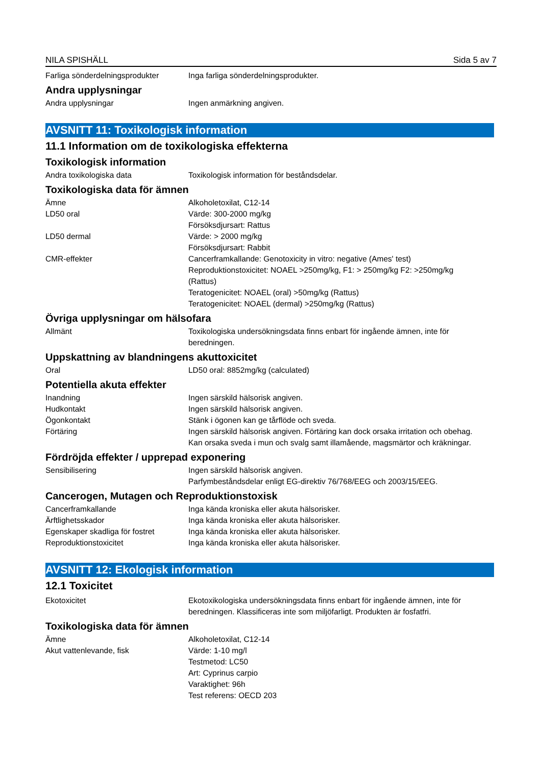NILA SPISHÄLL Sida 5 av 7
Farliga sönderdelningsprodukter
Inga farliga sönderdelningsprodukter.
Andra upplysningar
Andra upplysningar Ingen anmärkning angiven.
AVSNITT 11: Toxikologisk information
11.1 Information om de toxikologiska effekterna
Toxikologisk information
Andra toxikologiska data Toxikologisk information för beståndsdelar.
Toxikologiska data för ämnen
Ämne Alkoholetoxilat, C12-14
LD50 oral Värde: 300-2000 mg/kg
Försöksdjursart: Rattus
LD50 dermal Värde: > 2000 mg/kg
Försöksdjursart: Rabbit
CMR-effekter Cancerframkallande: Genotoxicity in vitro: negative (Ames' test)
Reproduktionstoxicitet: NOAEL >250mg/kg, F1: > 250mg/kg F2: >250mg/kg (Rattus)
Teratogenicitet: NOAEL (oral) >50mg/kg (Rattus)
Teratogenicitet: NOAEL (dermal) >250mg/kg (Rattus)
Övriga upplysningar om hälsofara
Allmänt Toxikologiska undersökningsdata finns enbart för ingående ämnen, inte för beredningen.
Uppskattning av blandningens akuttoxicitet
Oral LD50 oral: 8852mg/kg (calculated)
Potentiella akuta effekter
Inandning Ingen särskild hälsorisk angiven.
Hudkontakt Ingen särskild hälsorisk angiven.
Ögonkontakt Stänk i ögonen kan ge tårflöde och sveda.
Förtäring Ingen särskild hälsorisk angiven. Förtäring kan dock orsaka irritation och obehag. Kan orsaka sveda i mun och svalg samt illamående, magsmärtor och kräkningar.
Fördröjda effekter / upprepad exponering
Sensibilisering Ingen särskild hälsorisk angiven.
Parfymbeståndsdelar enligt EG-direktiv 76/768/EEG och 2003/15/EEG.
Cancerogen, Mutagen och Reproduktionstoxisk
Cancerframkallande Inga kända kroniska eller akuta hälsorisker.
Ärftlighetsskador Inga kända kroniska eller akuta hälsorisker.
Egenskaper skadliga för fostret
Inga kända kroniska eller akuta hälsorisker.
Reproduktionstoxicitet Inga kända kroniska eller akuta hälsorisker.
AVSNITT 12: Ekologisk information
12.1 Toxicitet
Ekotoxicitet Ekotoxikologiska undersökningsdata finns enbart för ingående ämnen, inte för beredningen. Klassificeras inte som miljöfarligt. Produkten är fosfatfri.
Toxikologiska data för ämnen
Ämne Alkoholetoxilat, C12-14
Akut vattenlevande, fisk Värde: 1-10 mg/l
Testmetod: LC50
Art: Cyprinus carpio
Varaktighet: 96h
Test referens: OECD 203